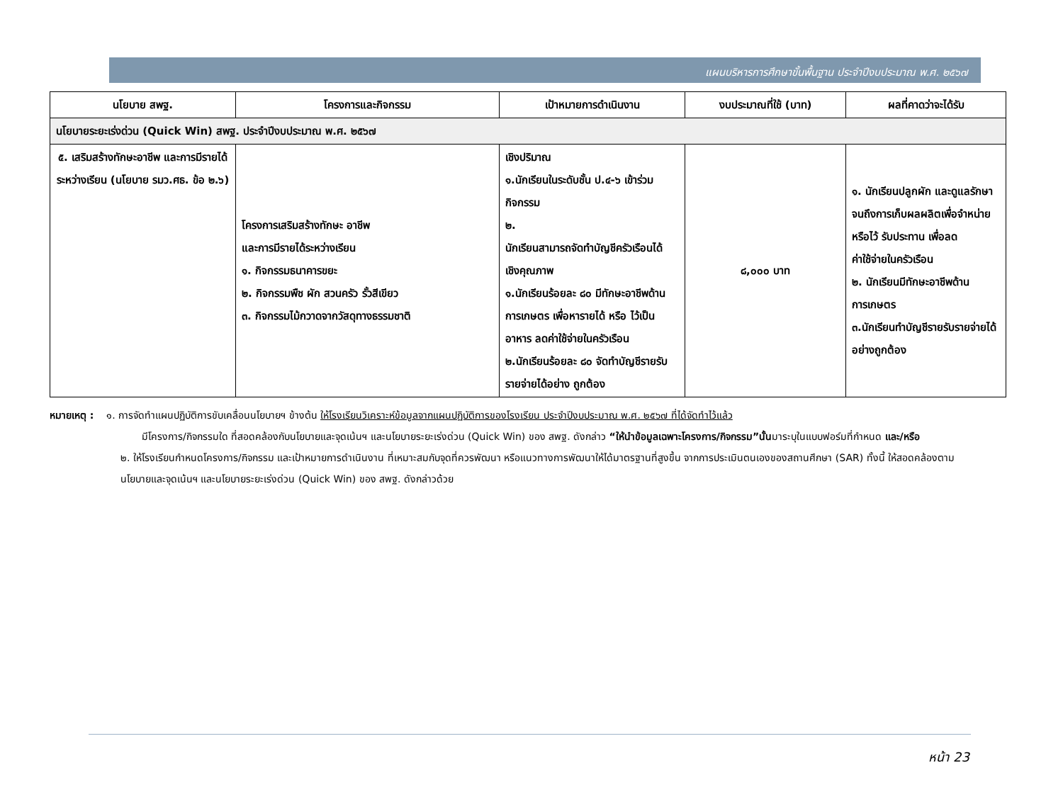แผนบริหารการศึกษาขั้นพื้นฐาน ประจำปีงบประมาณ พ.ศ. ๒๕๖๗
| นโยบาย สพฐ. | โครงการและกิจกรรม | เป้าหมายการดำเนินงาน | งบประมาณที่ใช้ (บาท) | ผลที่คาดว่าจะได้รับ |
| --- | --- | --- | --- | --- |
| นโยบายระยะเร่งด่วน (Quick Win) สพฐ. ประจำปีงบประมาณ พ.ศ. ๒๕๖๗ | | | | |
| ๕. เสริมสร้างทักษะอาชีพ และการมีรายได้ระหว่างเรียน (นโยบาย รมว.ศธ. ข้อ ๒.๖) | โครงการเสริมสร้างทักษะ อาชีพ และการมีรายได้ระหว่างเรียน ๑. กิจกรรมธนาคารขยะ ๒. กิจกรรมพืช ผัก สวนครัว รั้วสีเขียว ๓. กิจกรรมไม้กวาดจากวัสดุทางธรรมชาติ | เชิงปริมาณ ๑.นักเรียนในระดับชั้น ป.๔-๖ เข้าร่วมกิจกรรม ๒. นักเรียนสามารถจัดทำบัญชีครัวเรือนได้ เชิงคุณภาพ ๑.นักเรียนร้อยละ ๘๐ มีทักษะอาชีพด้านการเกษตร เพื่อหารายได้ หรือ ไว้เป็นอาหาร ลดค่าใช้จ่ายในครัวเรือน ๒.นักเรียนร้อยละ ๘๐ จัดทำบัญชีรายรับ รายจ่ายได้อย่าง ถูกต้อง | ๘,๐๐๐ บาท | ๑. นักเรียนปลูกผัก และดูแลรักษา จนถึงการเก็บผลผลิตเพื่อจำหน่าย หรือไว้ รับประทาน เพื่อลด ค่าใช้จ่ายในครัวเรือน ๒. นักเรียนมีทักษะอาชีพด้านการเกษตร ๓.นักเรียนทำบัญชีรายรับรายจ่ายได้อย่างถูกต้อง |
หมายเหตุ : ๑. การจัดทำแผนปฏิบัติการขับเคลื่อนนโยบายฯ ข้างต้น ให้โรงเรียนวิเคราะห์ข้อมูลจากแผนปฏิบัติการของโรงเรียน ประจำปีงบประมาณ พ.ศ. ๒๕๖๗ ที่ได้จัดทำไว้แล้ว
มีโครงการ/กิจกรรมใด ที่สอดคล้องกับนโยบายและจุดเน้นฯ และนโยบายระยะเร่งด่วน (Quick Win) ของ สพฐ. ดังกล่าว “ให้นำข้อมูลเฉพาะโครงการ/กิจกรรม”นั้นมาระบุในแบบฟอร์มที่กำหนด และ/หรือ
๒. ให้โรงเรียนกำหนดโครงการ/กิจกรรม และเป้าหมายการดำเนินงาน ที่เหมาะสมกับจุดที่ควรพัฒนา หรือแนวทางการพัฒนาให้ได้มาตรฐานที่สูงขึ้น จากการประเมินตนเองของสถานศึกษา (SAR) ทั้งนี้ ให้สอดคล้องตามนโยบายและจุดเน้นฯ และนโยบายระยะเร่งด่วน (Quick Win) ของ สพฐ. ดังกล่าวด้วย
หน้า 23